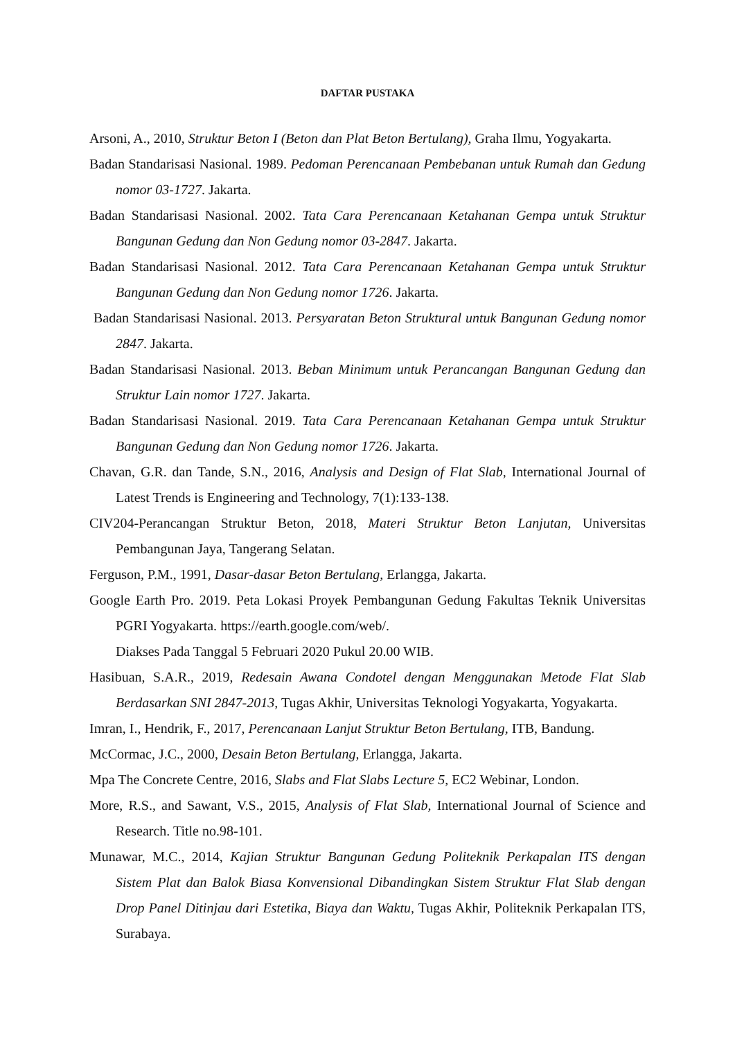DAFTAR PUSTAKA
Arsoni, A., 2010, Struktur Beton I (Beton dan Plat Beton Bertulang), Graha Ilmu, Yogyakarta.
Badan Standarisasi Nasional. 1989. Pedoman Perencanaan Pembebanan untuk Rumah dan Gedung nomor 03-1727. Jakarta.
Badan Standarisasi Nasional. 2002. Tata Cara Perencanaan Ketahanan Gempa untuk Struktur Bangunan Gedung dan Non Gedung nomor 03-2847. Jakarta.
Badan Standarisasi Nasional. 2012. Tata Cara Perencanaan Ketahanan Gempa untuk Struktur Bangunan Gedung dan Non Gedung nomor 1726. Jakarta.
Badan Standarisasi Nasional. 2013. Persyaratan Beton Struktural untuk Bangunan Gedung nomor 2847. Jakarta.
Badan Standarisasi Nasional. 2013. Beban Minimum untuk Perancangan Bangunan Gedung dan Struktur Lain nomor 1727. Jakarta.
Badan Standarisasi Nasional. 2019. Tata Cara Perencanaan Ketahanan Gempa untuk Struktur Bangunan Gedung dan Non Gedung nomor 1726. Jakarta.
Chavan, G.R. dan Tande, S.N., 2016, Analysis and Design of Flat Slab, International Journal of Latest Trends is Engineering and Technology, 7(1):133-138.
CIV204-Perancangan Struktur Beton, 2018, Materi Struktur Beton Lanjutan, Universitas Pembangunan Jaya, Tangerang Selatan.
Ferguson, P.M., 1991, Dasar-dasar Beton Bertulang, Erlangga, Jakarta.
Google Earth Pro. 2019. Peta Lokasi Proyek Pembangunan Gedung Fakultas Teknik Universitas PGRI Yogyakarta. https://earth.google.com/web/.
Diakses Pada Tanggal 5 Februari 2020 Pukul 20.00 WIB.
Hasibuan, S.A.R., 2019, Redesain Awana Condotel dengan Menggunakan Metode Flat Slab Berdasarkan SNI 2847-2013, Tugas Akhir, Universitas Teknologi Yogyakarta, Yogyakarta.
Imran, I., Hendrik, F., 2017, Perencanaan Lanjut Struktur Beton Bertulang, ITB, Bandung.
McCormac, J.C., 2000, Desain Beton Bertulang, Erlangga, Jakarta.
Mpa The Concrete Centre, 2016, Slabs and Flat Slabs Lecture 5, EC2 Webinar, London.
More, R.S., and Sawant, V.S., 2015, Analysis of Flat Slab, International Journal of Science and Research. Title no.98-101.
Munawar, M.C., 2014, Kajian Struktur Bangunan Gedung Politeknik Perkapalan ITS dengan Sistem Plat dan Balok Biasa Konvensional Dibandingkan Sistem Struktur Flat Slab dengan Drop Panel Ditinjau dari Estetika, Biaya dan Waktu, Tugas Akhir, Politeknik Perkapalan ITS, Surabaya.